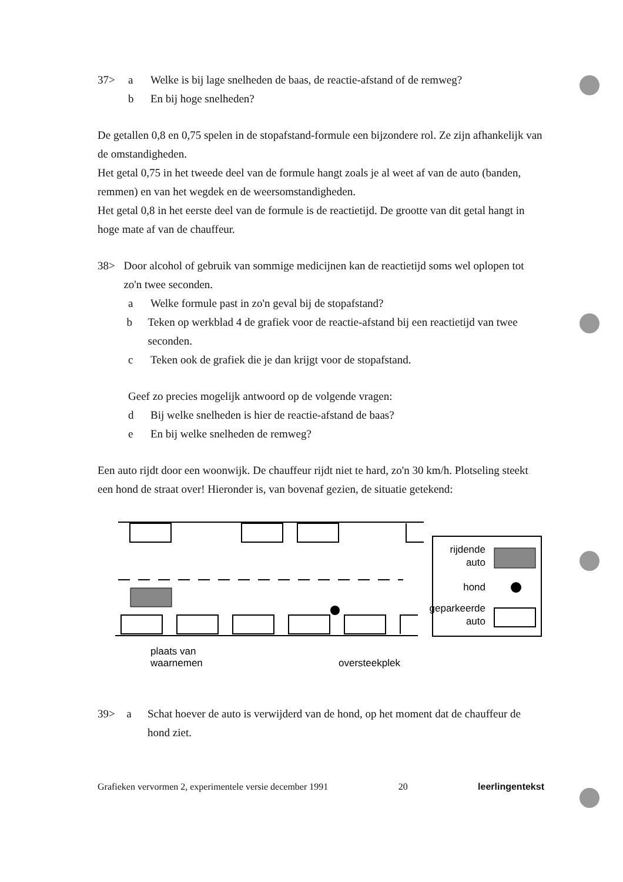37> a Welke is bij lage snelheden de baas, de reactie-afstand of de remweg?
b En bij hoge snelheden?
De getallen 0,8 en 0,75 spelen in de stopafstand-formule een bijzondere rol. Ze zijn afhankelijk van de omstandigheden.
Het getal 0,75 in het tweede deel van de formule hangt zoals je al weet af van de auto (banden, remmen) en van het wegdek en de weersomstandigheden.
Het getal 0,8 in het eerste deel van de formule is de reactietijd. De grootte van dit getal hangt in hoge mate af van de chauffeur.
38> Door alcohol of gebruik van sommige medicijnen kan de reactietijd soms wel oplopen tot zo'n twee seconden.
a Welke formule past in zo'n geval bij de stopafstand?
b Teken op werkblad 4 de grafiek voor de reactie-afstand bij een reactietijd van twee seconden.
c Teken ook de grafiek die je dan krijgt voor de stopafstand.
Geef zo precies mogelijk antwoord op de volgende vragen:
d Bij welke snelheden is hier de reactie-afstand de baas?
e En bij welke snelheden de remweg?
Een auto rijdt door een woonwijk. De chauffeur rijdt niet te hard, zo'n 30 km/h. Plotseling steekt een hond de straat over! Hieronder is, van bovenaf gezien, de situatie getekend:
plaats van
waarnemen
oversteekplek
rijdende
auto
hond
geparkeerde
auto
39> a Schat hoever de auto is verwijderd van de hond, op het moment dat de chauffeur de hond ziet.
Grafieken vervormen 2, experimentele versie december 1991 20 leerlingentekst